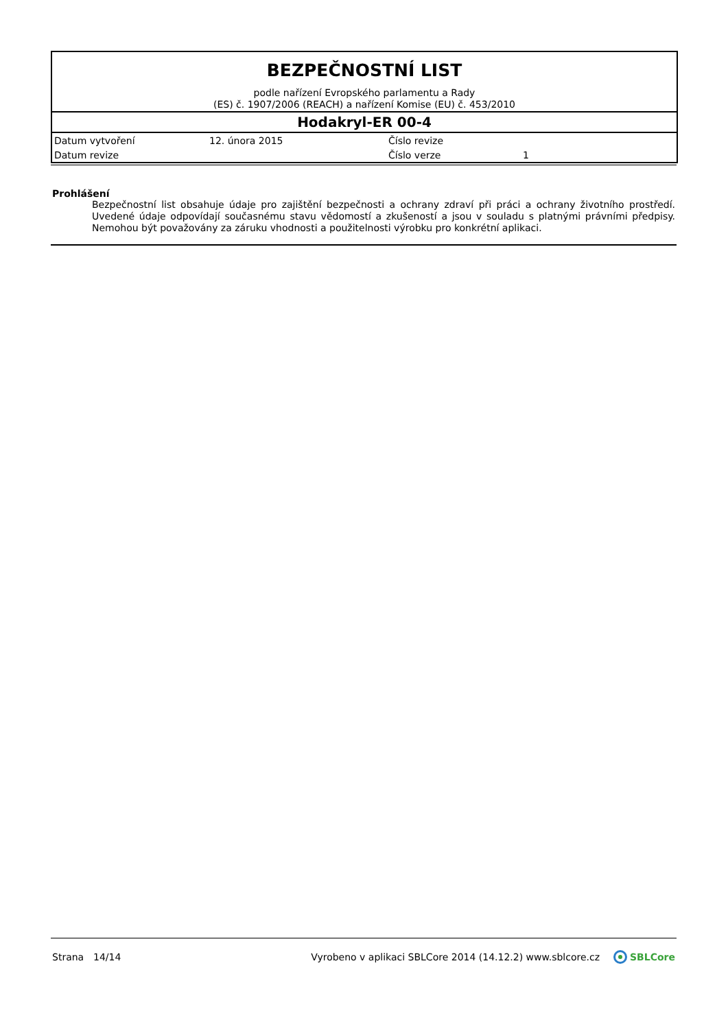BEZPEČNOSTNÍ LIST
podle nařízení Evropského parlamentu a Rady
(ES) č. 1907/2006 (REACH) a nařízení Komise (EU) č. 453/2010
Hodakryl-ER 00-4
| Datum vytvoření | 12. února 2015 | Číslo revize | |
| Datum revize | | Číslo verze | 1 |
Prohlášení
Bezpečnostní list obsahuje údaje pro zajištění bezpečnosti a ochrany zdraví při práci a ochrany životního prostředí. Uvedené údaje odpovídají současnému stavu vědomostí a zkušeností a jsou v souladu s platnými právními předpisy. Nemohou být považovány za záruku vhodnosti a použitelnosti výrobku pro konkrétní aplikaci.
Strana 14/14 Vyrobeno v aplikaci SBLCore 2014 (14.12.2) www.sblcore.cz SBLCore